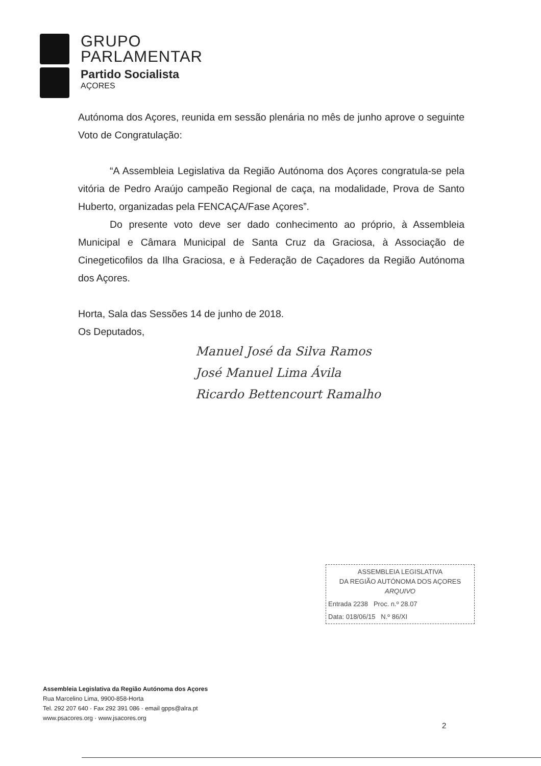GRUPO
PARLAMENTAR
Partido Socialista
AÇORES
Autónoma dos Açores, reunida em sessão plenária no mês de junho aprove o seguinte Voto de Congratulação:
“A Assembleia Legislativa da Região Autónoma dos Açores congratula-se pela vitória de Pedro Araújo campeão Regional de caça, na modalidade, Prova de Santo Huberto, organizadas pela FENCAÇA/Fase Açores”.
Do presente voto deve ser dado conhecimento ao próprio, à Assembleia Municipal e Câmara Municipal de Santa Cruz da Graciosa, à Associação de Cinegeticofilos da Ilha Graciosa, e à Federação de Caçadores da Região Autónoma dos Açores.
Horta, Sala das Sessões 14 de junho de 2018.
Os Deputados,
Manuel José da Silva Ramos
José Manuel Lima Ávila
Ricardo Bettencourt Ramalho
ASSEMBLEIA LEGISLATIVA
DA REGIÃO AUTÓNOMA DOS AÇORES
ARQUIVO
Entrada 2238 Proc. n.º 28.07
Data: 018/06/15 N.º 86/XI
Assembleia Legislativa da Região Autónoma dos Açores
Rua Marcelino Lima, 9900-858-Horta
Tel. 292 207 640 · Fax 292 391 086 · email gpps@alra.pt
www.psacores.org · www.jsacores.org
2